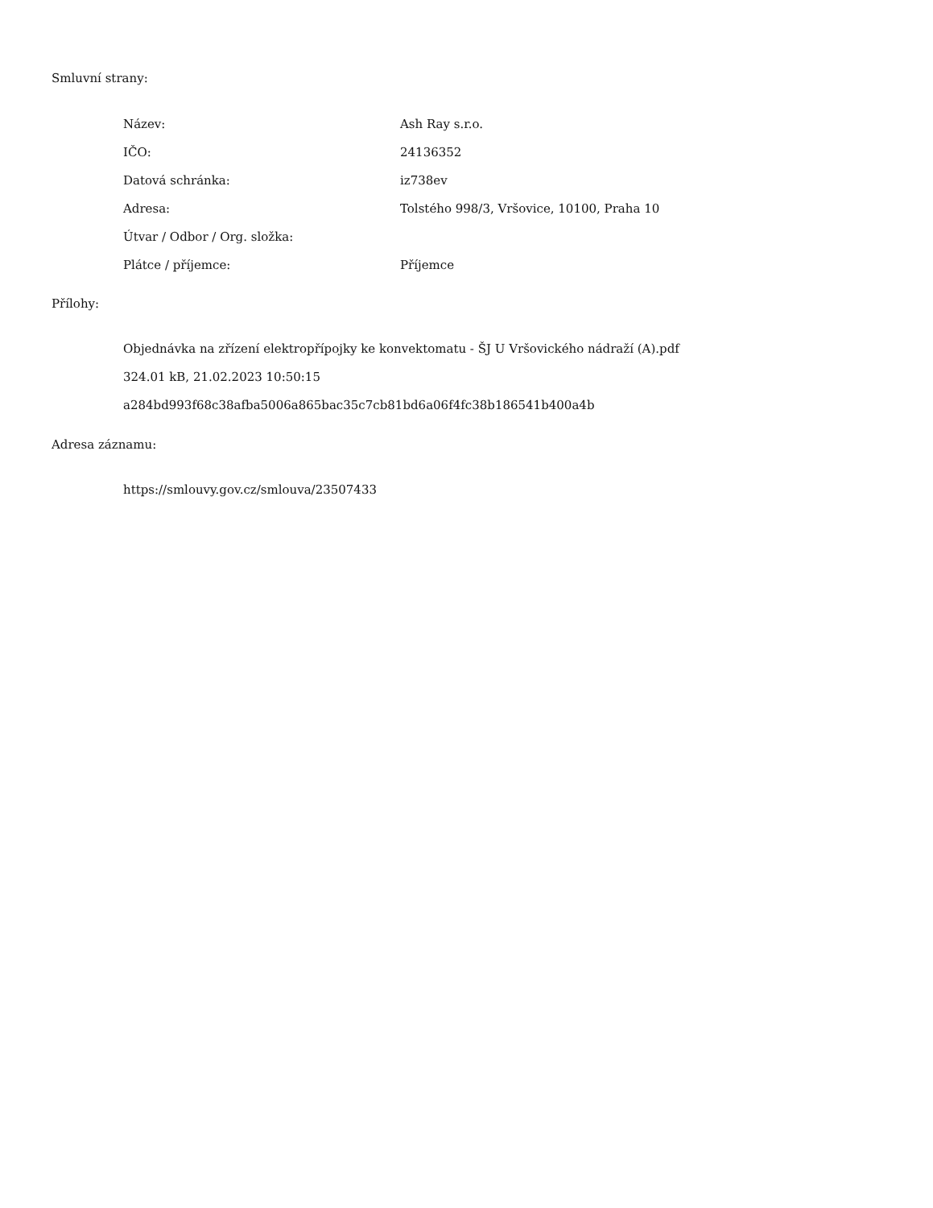Smluvní strany:
| Název: | Ash Ray s.r.o. |
| IČO: | 24136352 |
| Datová schránka: | iz738ev |
| Adresa: | Tolstého 998/3, Vršovice, 10100, Praha 10 |
| Útvar / Odbor / Org. složka: | |
| Plátce / příjemce: | Příjemce |
Přílohy:
Objednávka na zřízení elektropřípojky ke konvektomatu - ŠJ U Vršovického nádraží (A).pdf
324.01 kB, 21.02.2023 10:50:15
a284bd993f68c38afba5006a865bac35c7cb81bd6a06f4fc38b186541b400a4b
Adresa záznamu:
https://smlouvy.gov.cz/smlouva/23507433